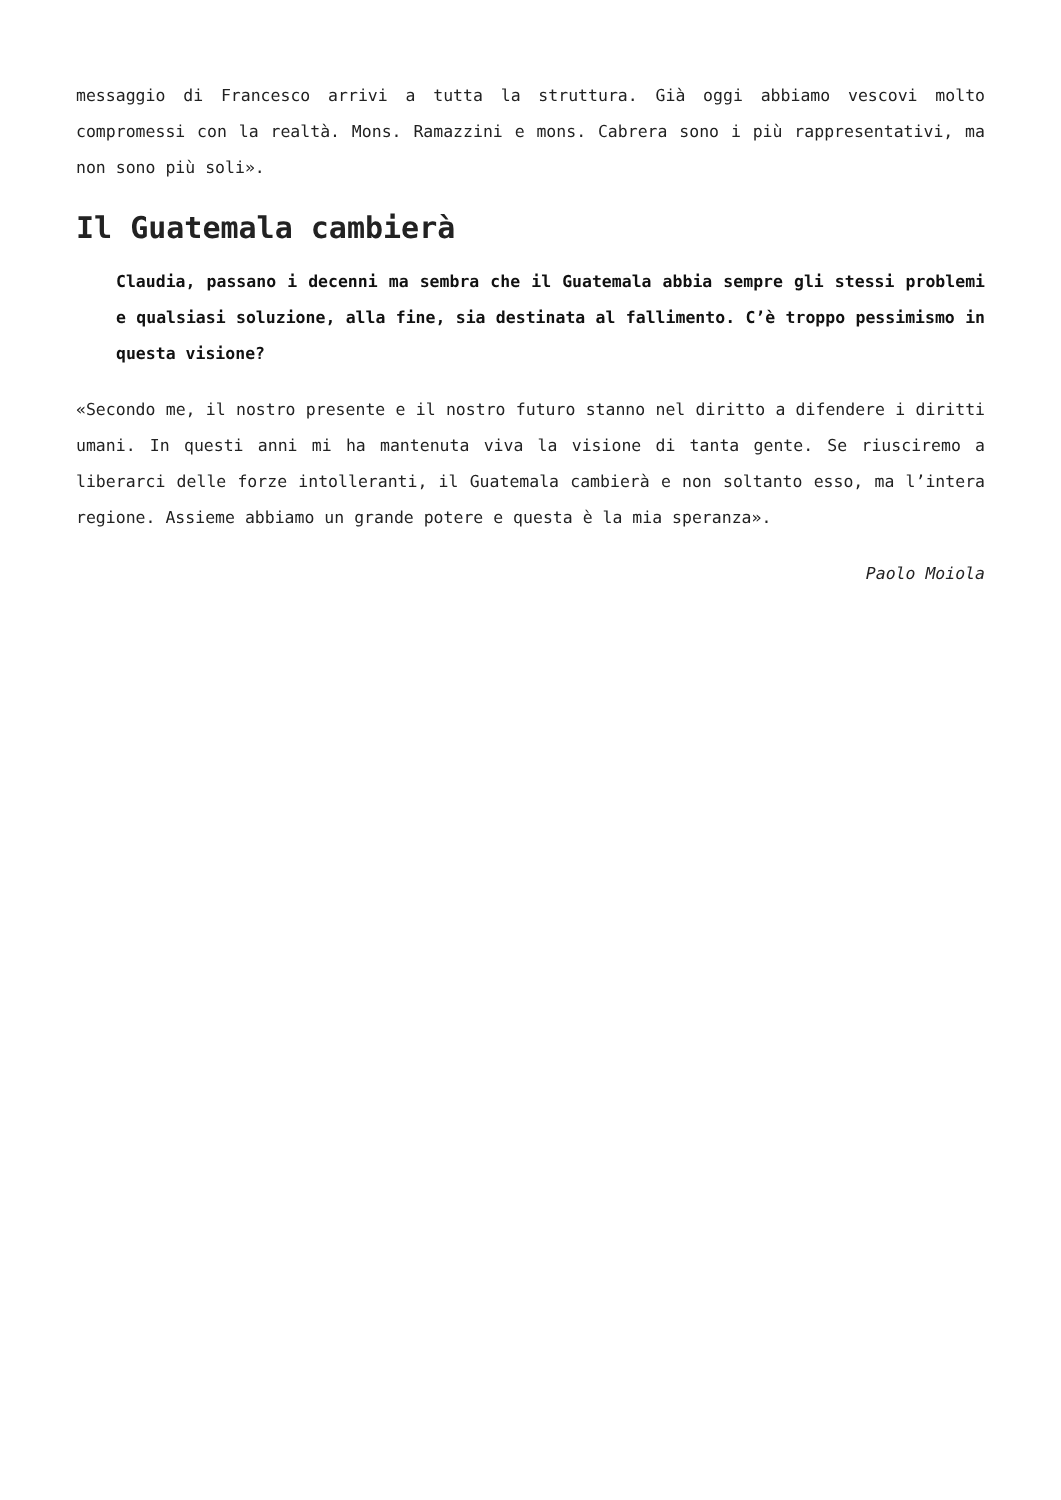messaggio di Francesco arrivi a tutta la struttura. Già oggi abbiamo vescovi molto compromessi con la realtà. Mons. Ramazzini e mons. Cabrera sono i più rappresentativi, ma non sono più soli».
Il Guatemala cambierà
Claudia, passano i decenni ma sembra che il Guatemala abbia sempre gli stessi problemi e qualsiasi soluzione, alla fine, sia destinata al fallimento. C’è troppo pessimismo in questa visione?
«Secondo me, il nostro presente e il nostro futuro stanno nel diritto a difendere i diritti umani. In questi anni mi ha mantenuta viva la visione di tanta gente. Se riusciremo a liberarci delle forze intolleranti, il Guatemala cambierà e non soltanto esso, ma l’intera regione. Assieme abbiamo un grande potere e questa è la mia speranza».
Paolo Moiola